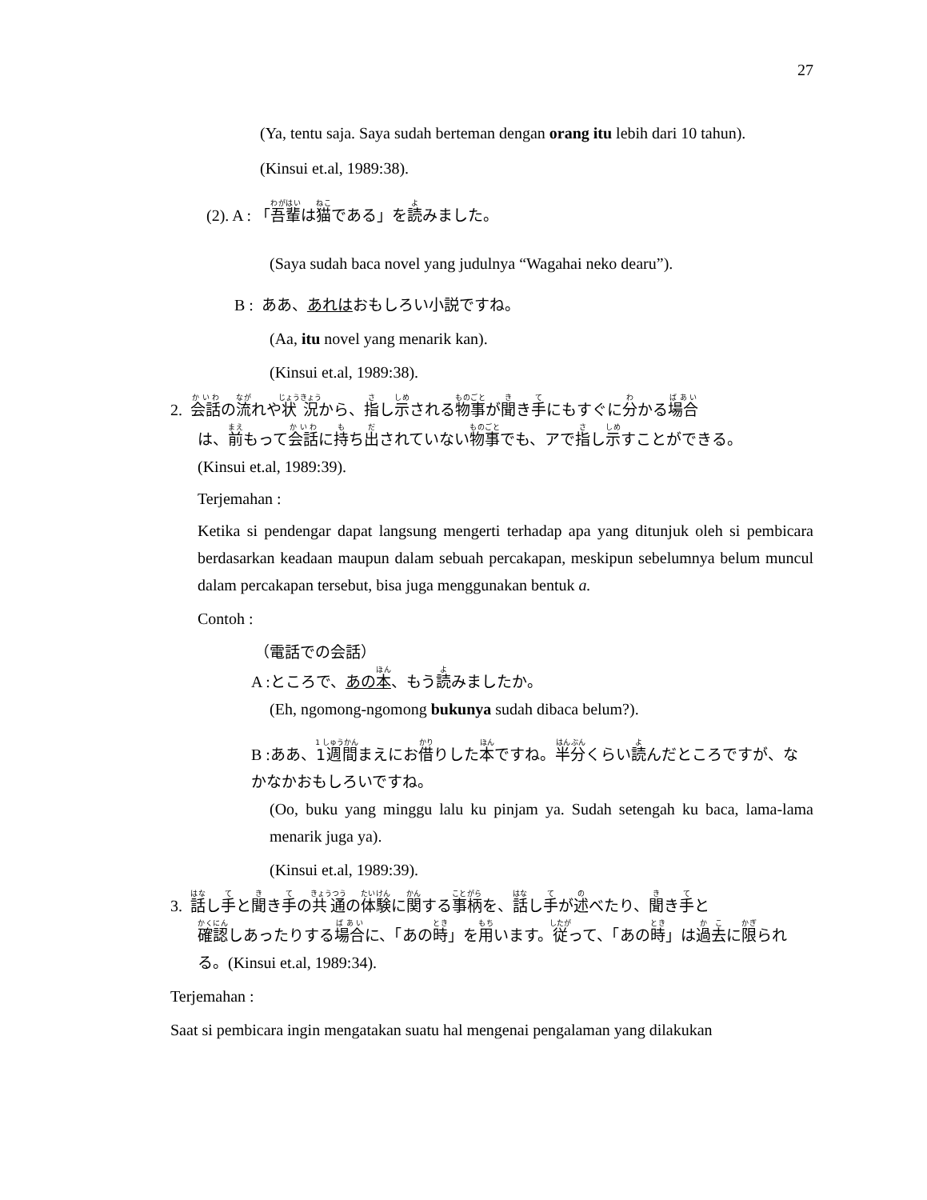27
(Ya, tentu saja. Saya sudah berteman dengan orang itu lebih dari 10 tahun).
(Kinsui et.al, 1989:38).
(2). A : 「吾輩は猫である」を読みました。
(Saya sudah baca novel yang judulnya “Wagahai neko dearu”).
B : ああ、あれはおもしろい小説ですね。
(Aa, itu novel yang menarik kan).
(Kinsui et.al, 1989:38).
2. 会話の流れや状況から、指し示される物事が聞き手にもすぐに分かる場合
は、前もって会話に持ち出されていない物事でも、アで指し示すことができる。
(Kinsui et.al, 1989:39).
Terjemahan :
Ketika si pendengar dapat langsung mengerti terhadap apa yang ditunjuk oleh si pembicara berdasarkan keadaan maupun dalam sebuah percakapan, meskipun sebelumnya belum muncul dalam percakapan tersebut, bisa juga menggunakan bentuk a.
Contoh :
（電話での会話）
A :ところで、あの本、もう読みましたか。
(Eh, ngomong-ngomong bukunya sudah dibaca belum?).
B :ああ、1週間まえにお借りした本ですね。半分くらい読んだところですが、なかなかおもしろいですね。
(Oo, buku yang minggu lalu ku pinjam ya. Sudah setengah ku baca, lama-lama menarik juga ya).
(Kinsui et.al, 1989:39).
3. 話し手と聞き手の共通の体験に関する事柄を、話し手が述べたり、聞き手と
確認しあったりする場合に、「あの時」を用います。従って、「あの時」は過去に限られる。(Kinsui et.al, 1989:34).
Terjemahan :
Saat si pembicara ingin mengatakan suatu hal mengenai pengalaman yang dilakukan